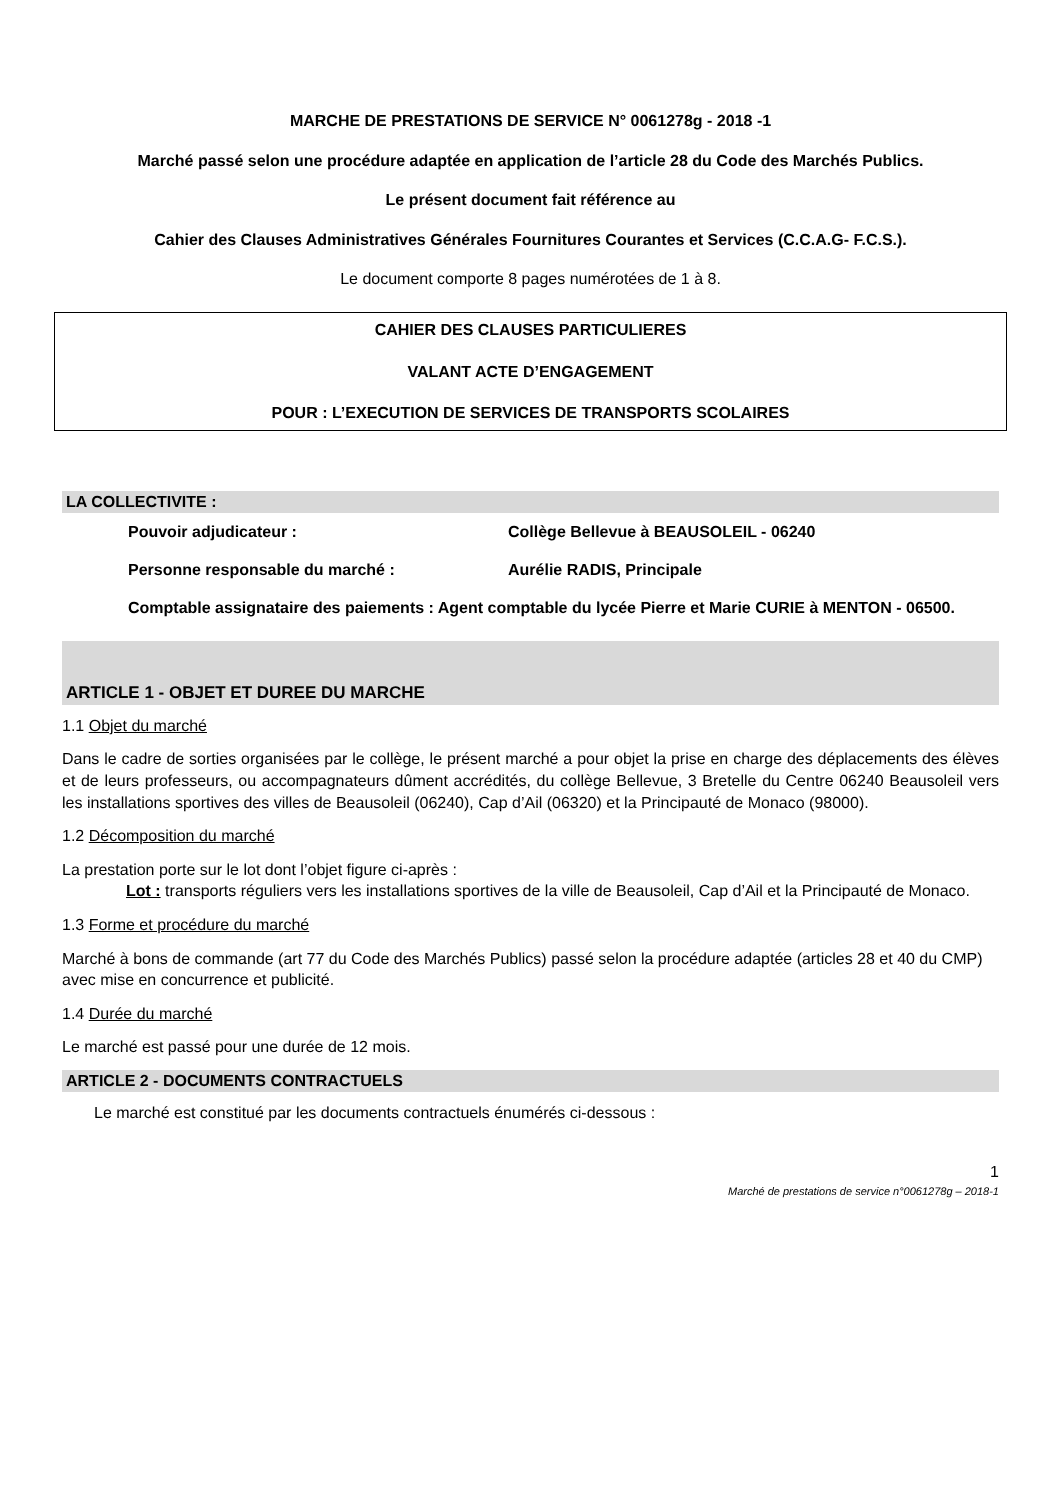MARCHE DE PRESTATIONS DE SERVICE N° 0061278g - 2018 -1
Marché passé selon une procédure adaptée en application de l’article 28 du Code des Marchés Publics.
Le présent document fait référence au
Cahier des Clauses Administratives Générales Fournitures Courantes et Services (C.C.A.G- F.C.S.).
Le document comporte 8 pages numérotées de 1 à 8.
CAHIER DES CLAUSES PARTICULIERES
VALANT ACTE D’ENGAGEMENT
POUR : L’EXECUTION DE SERVICES DE TRANSPORTS SCOLAIRES
LA COLLECTIVITE :
Pouvoir adjudicateur : Collège Bellevue à BEAUSOLEIL - 06240
Personne responsable du marché : Aurélie RADIS, Principale
Comptable assignataire des paiements : Agent comptable du lycée Pierre et Marie CURIE à MENTON - 06500.
ARTICLE 1 - OBJET ET DUREE DU MARCHE
1.1 Objet du marché
Dans le cadre de sorties organisées par le collège, le présent marché a pour objet la prise en charge des déplacements des élèves et de leurs professeurs, ou accompagnateurs dûment accrédités, du collège Bellevue, 3 Bretelle du Centre 06240 Beausoleil vers les installations sportives des villes de Beausoleil (06240), Cap d’Ail (06320) et la Principauté de Monaco (98000).
1.2 Décomposition du marché
La prestation porte sur le lot dont l’objet figure ci-après :
Lot : transports réguliers vers les installations sportives de la ville de Beausoleil, Cap d’Ail et la Principauté de Monaco.
1.3 Forme et procédure du marché
Marché à bons de commande (art 77 du Code des Marchés Publics) passé selon la procédure adaptée (articles 28 et 40 du CMP) avec mise en concurrence et publicité.
1.4 Durée du marché
Le marché est passé pour une durée de 12 mois.
ARTICLE 2 - DOCUMENTS CONTRACTUELS
Le marché est constitué par les documents contractuels énumérés ci-dessous :
1
Marché de prestations de service n°0061278g – 2018-1